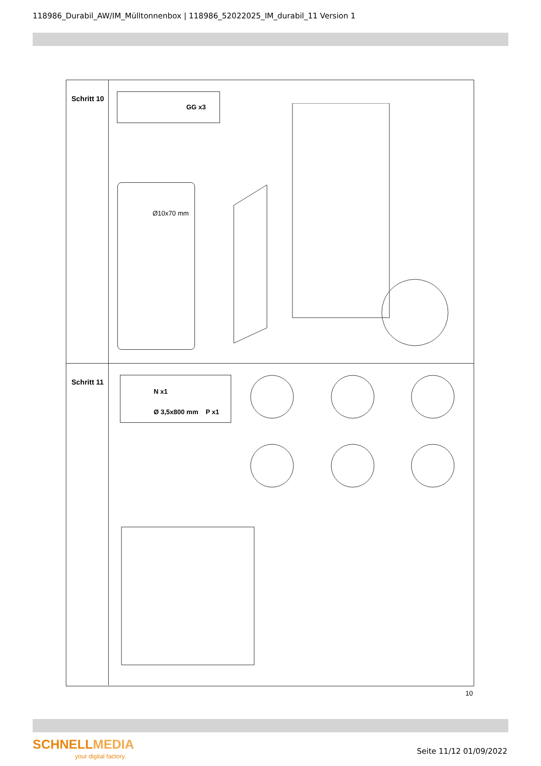118986_Durabil_AW/IM_Mülltonnenbox | 118986_52022025_IM_durabil_11 Version 1
Schritt 10
GG x3
Ø10x70 mm
Schritt 11
N x1
Ø 3,5x800 mm P x1
10
SCHNELLMEDIA
your digital factory.
Seite 11/12 01/09/2022